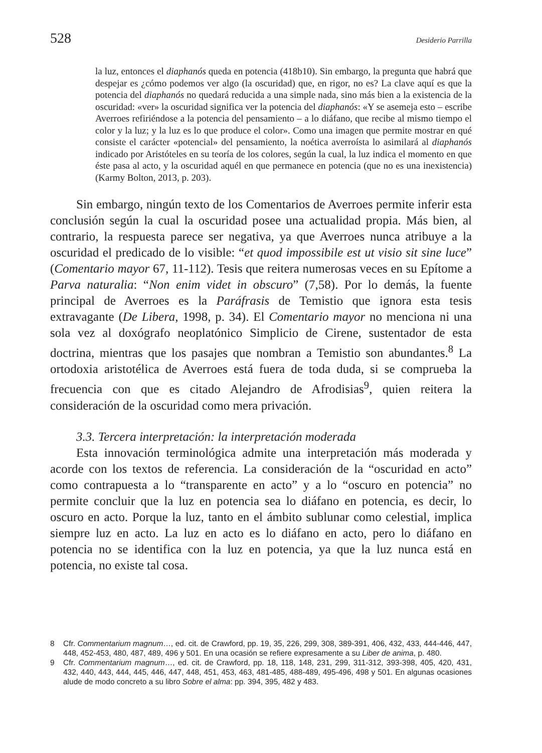528 Desiderio Parrilla
la luz, entonces el diaphanós queda en potencia (418b10). Sin embargo, la pregunta que habrá que despejar es ¿cómo podemos ver algo (la oscuridad) que, en rigor, no es? La clave aquí es que la potencia del diaphanós no quedará reducida a una simple nada, sino más bien a la existencia de la oscuridad: «ver» la oscuridad significa ver la potencia del diaphanós: «Y se asemeja esto – escribe Averroes refiriéndose a la potencia del pensamiento – a lo diáfano, que recibe al mismo tiempo el color y la luz; y la luz es lo que produce el color». Como una imagen que permite mostrar en qué consiste el carácter «potencial» del pensamiento, la noética averroísta lo asimilará al diaphanós indicado por Aristóteles en su teoría de los colores, según la cual, la luz indica el momento en que éste pasa al acto, y la oscuridad aquél en que permanece en potencia (que no es una inexistencia) (Karmy Bolton, 2013, p. 203).
Sin embargo, ningún texto de los Comentarios de Averroes permite inferir esta conclusión según la cual la oscuridad posee una actualidad propia. Más bien, al contrario, la respuesta parece ser negativa, ya que Averroes nunca atribuye a la oscuridad el predicado de lo visible: “et quod impossibile est ut visio sit sine luce” (Comentario mayor 67, 11-112). Tesis que reitera numerosas veces en su Epítome a Parva naturalia: “Non enim videt in obscuro” (7,58). Por lo demás, la fuente principal de Averroes es la Paráfrasis de Temistio que ignora esta tesis extravagante (De Libera, 1998, p. 34). El Comentario mayor no menciona ni una sola vez al doxógrafo neoplatónico Simplicio de Cirene, sustentador de esta doctrina, mientras que los pasajes que nombran a Temistio son abundantes.<sup>8</sup> La ortodoxia aristotélica de Averroes está fuera de toda duda, si se comprueba la frecuencia con que es citado Alejandro de Afrodisias<sup>9</sup>, quien reitera la consideración de la oscuridad como mera privación.
3.3. Tercera interpretación: la interpretación moderada
Esta innovación terminológica admite una interpretación más moderada y acorde con los textos de referencia. La consideración de la “oscuridad en acto” como contrapuesta a lo “transparente en acto” y a lo “oscuro en potencia” no permite concluir que la luz en potencia sea lo diáfano en potencia, es decir, lo oscuro en acto. Porque la luz, tanto en el ámbito sublunar como celestial, implica siempre luz en acto. La luz en acto es lo diáfano en acto, pero lo diáfano en potencia no se identifica con la luz en potencia, ya que la luz nunca está en potencia, no existe tal cosa.
8 Cfr. Commentarium magnum…, ed. cit. de Crawford, pp. 19, 35, 226, 299, 308, 389-391, 406, 432, 433, 444-446, 447, 448, 452-453, 480, 487, 489, 496 y 501. En una ocasión se refiere expresamente a su Liber de anima, p. 480.
9 Cfr. Commentarium magnum…, ed. cit. de Crawford, pp. 18, 118, 148, 231, 299, 311-312, 393-398, 405, 420, 431, 432, 440, 443, 444, 445, 446, 447, 448, 451, 453, 463, 481-485, 488-489, 495-496, 498 y 501. En algunas ocasiones alude de modo concreto a su libro Sobre el alma: pp. 394, 395, 482 y 483.